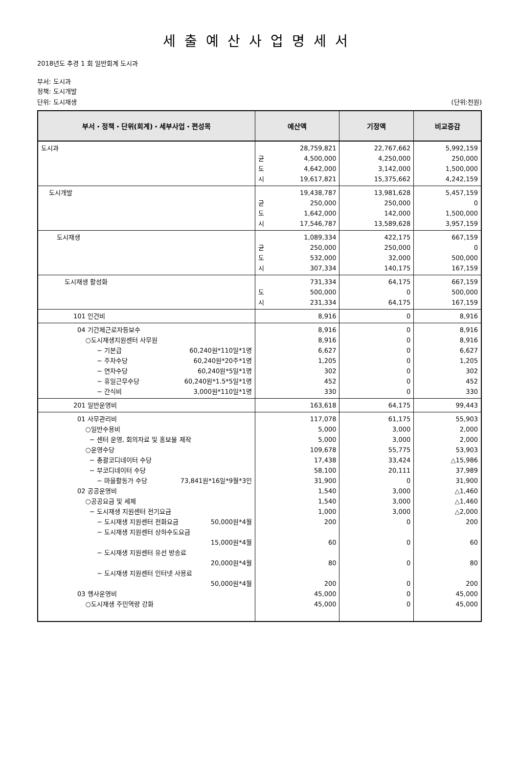세출예산사업명세서
2018년도 추경 1 회 일반회계 도시과
부서: 도시과
정책: 도시개발
단위: 도시재생 (단위:천원)
| 부서・정책・단위(회계)・세부사업・편성목 | 예산액 | 기정액 | 비교증감 |
| --- | --- | --- | --- |
| 도시과 | 28,759,821 균 4,500,000 도 4,642,000 시 19,617,821 | 22,767,662 4,250,000 3,142,000 15,375,662 | 5,992,159 250,000 1,500,000 4,242,159 |
| 도시개발 | 19,438,787 균 250,000 도 1,642,000 시 17,546,787 | 13,981,628 250,000 142,000 13,589,628 | 5,457,159 0 1,500,000 3,957,159 |
| 도시재생 | 1,089,334 균 250,000 도 532,000 시 307,334 | 422,175 250,000 32,000 140,175 | 667,159 0 500,000 167,159 |
| 도시재생 활성화 | 731,334 도 500,000 시 231,334 | 64,175 0 64,175 | 667,159 500,000 167,159 |
| 101 인건비 | 8,916 | 0 | 8,916 |
| 04 기간제근로자등보수 ○도시재생지원센터 사무원 − 기본급 60,240원*110일*1명 − 주차수당 60,240원*20주*1명 − 연차수당 60,240원*5일*1명 − 휴일근무수당 60,240원*1.5*5일*1명 − 간식비 3,000원*110일*1명 | 8,916 8,916 6,627 1,205 302 452 330 | 0 0 0 0 0 0 0 | 8,916 8,916 6,627 1,205 302 452 330 |
| 201 일반운영비 | 163,618 | 64,175 | 99,443 |
| 01 사무관리비 ○일반수용비 − 센터 운영, 회의자료 및 홍보물 제작 ○운영수당 − 총괄코디네이터 수당 − 부코디네이터 수당 − 마을활동가 수당 73,841원*16일*9월*3인 02 공공운영비 ○공공요금 및 세제 − 도시재생 지원센터 전기요금 − 도시재생 지원센터 전화요금 50,000원*4월 − 도시재생 지원센터 상하수도요금 15,000원*4월 − 도시재생 지원센터 유선 방송료 20,000원*4월 − 도시재생 지원센터 인터넷 사용료 50,000원*4월 03 행사운영비 ○도시재생 주민역량 강화 | 117,078 5,000 5,000 109,678 17,438 58,100 31,900 1,540 1,540 1,000 200 60 80 200 45,000 45,000 | 61,175 3,000 3,000 55,775 33,424 20,111 0 3,000 3,000 3,000 0 0 0 0 0 0 | 55,903 2,000 2,000 53,903 △15,986 37,989 31,900 △1,460 △1,460 △2,000 200 60 80 200 45,000 45,000 |